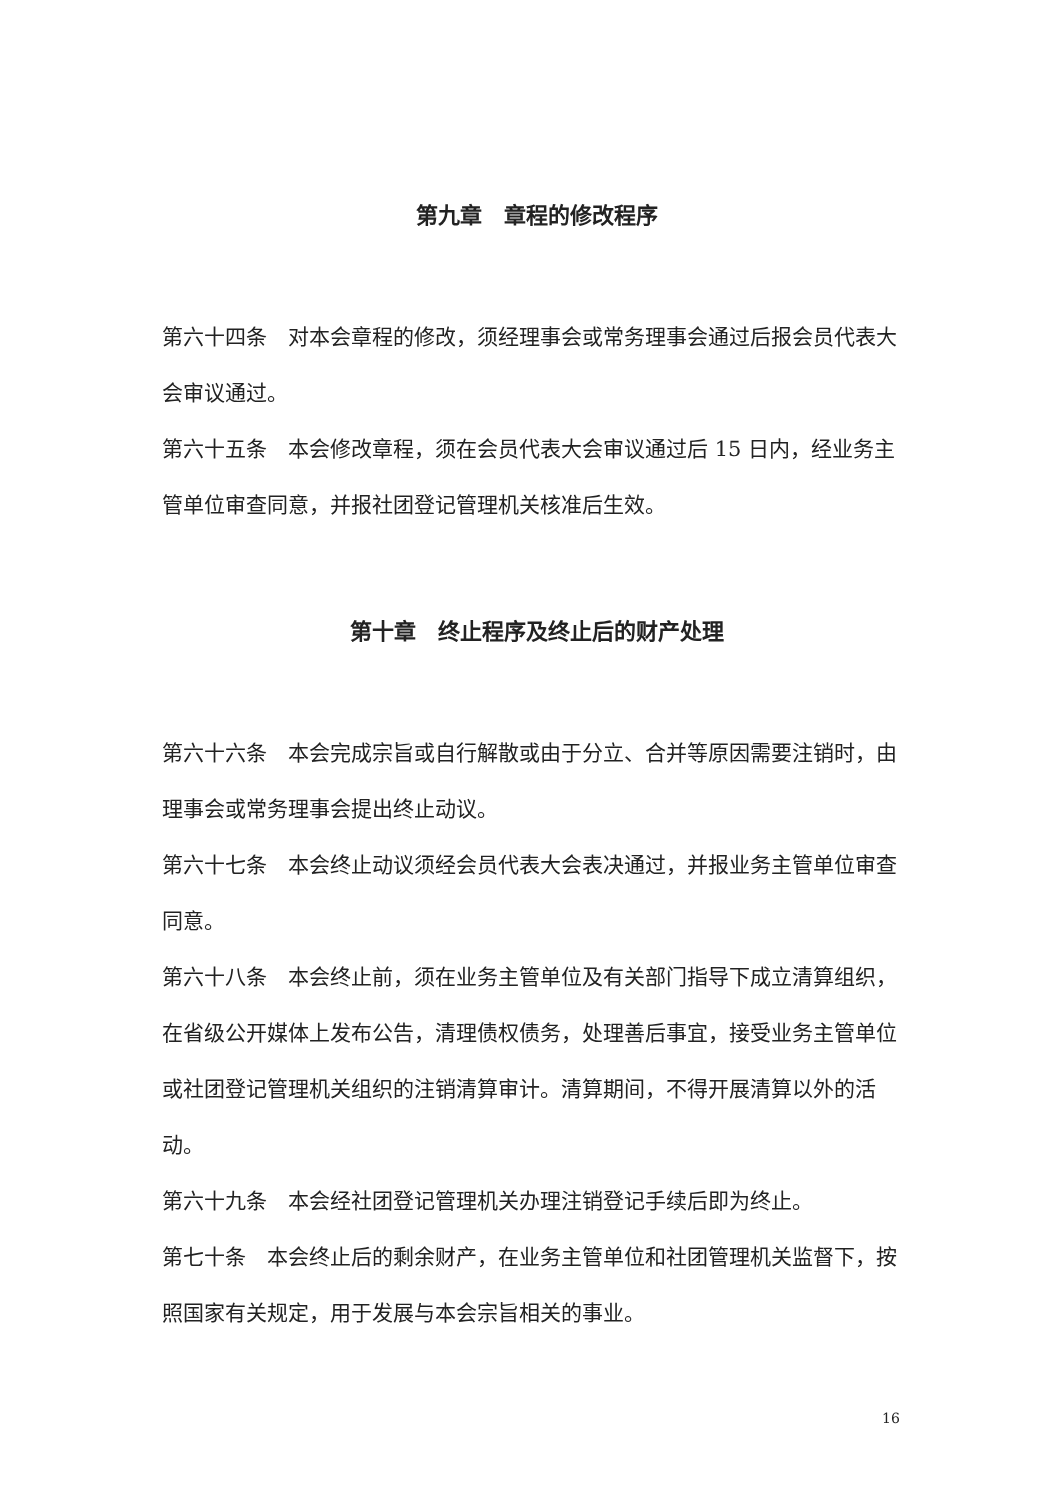第九章　章程的修改程序
第六十四条　对本会章程的修改，须经理事会或常务理事会通过后报会员代表大会审议通过。
第六十五条　本会修改章程，须在会员代表大会审议通过后 15 日内，经业务主管单位审查同意，并报社团登记管理机关核准后生效。
第十章　终止程序及终止后的财产处理
第六十六条　本会完成宗旨或自行解散或由于分立、合并等原因需要注销时，由理事会或常务理事会提出终止动议。
第六十七条　本会终止动议须经会员代表大会表决通过，并报业务主管单位审查同意。
第六十八条　本会终止前，须在业务主管单位及有关部门指导下成立清算组织，在省级公开媒体上发布公告，清理债权债务，处理善后事宜，接受业务主管单位或社团登记管理机关组织的注销清算审计。清算期间，不得开展清算以外的活动。
第六十九条　本会经社团登记管理机关办理注销登记手续后即为终止。
第七十条　本会终止后的剩余财产，在业务主管单位和社团管理机关监督下，按照国家有关规定，用于发展与本会宗旨相关的事业。
16